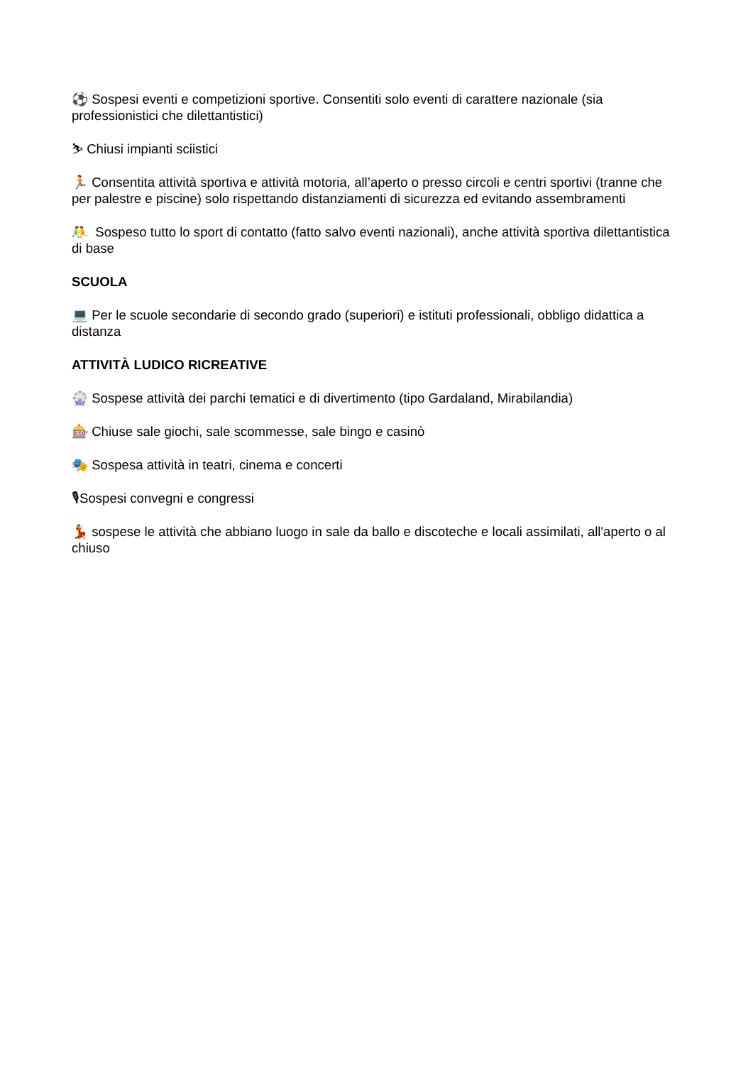⚽ Sospesi eventi e competizioni sportive. Consentiti solo eventi di carattere nazionale (sia professionistici che dilettantistici)
⛷ Chiusi impianti sciistici
🏃 Consentita attività sportiva e attività motoria, all’aperto o presso circoli e centri sportivi (tranne che per palestre e piscine) solo rispettando distanziamenti di sicurezza ed evitando assembramenti
🤼 Sospeso tutto lo sport di contatto (fatto salvo eventi nazionali), anche attività sportiva dilettantistica di base
SCUOLA
💻 Per le scuole secondarie di secondo grado (superiori) e istituti professionali, obbligo didattica a distanza
ATTIVITÀ LUDICO RICREATIVE
🎡 Sospese attività dei parchi tematici e di divertimento (tipo Gardaland, Mirabilandia)
🎰 Chiuse sale giochi, sale scommesse, sale bingo e casinò
🎭 Sospesa attività in teatri, cinema e concerti
🎙Sospesi convegni e congressi
💃 sospese le attività che abbiano luogo in sale da ballo e discoteche e locali assimilati, all'aperto o al chiuso